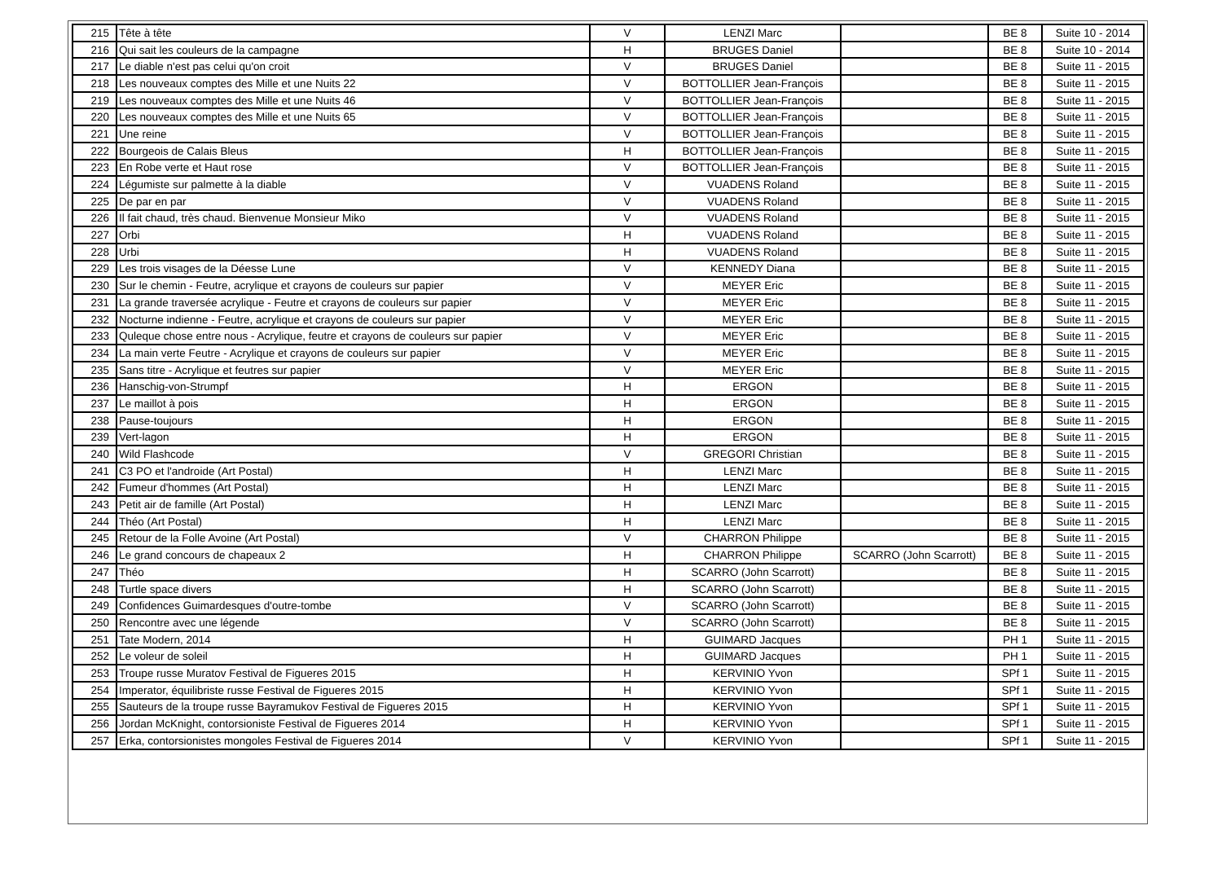| 215 | Tête à tête | V | LENZI Marc | | BE 8 | Suite 10 - 2014 |
| 216 | Qui sait les couleurs de la campagne | H | BRUGES Daniel | | BE 8 | Suite 10 - 2014 |
| 217 | Le diable n'est pas celui qu'on croit | V | BRUGES Daniel | | BE 8 | Suite 11 - 2015 |
| 218 | Les nouveaux comptes des Mille et une Nuits 22 | V | BOTTOLLIER Jean-François | | BE 8 | Suite 11 - 2015 |
| 219 | Les nouveaux comptes des Mille et une Nuits 46 | V | BOTTOLLIER Jean-François | | BE 8 | Suite 11 - 2015 |
| 220 | Les nouveaux comptes des Mille et une Nuits 65 | V | BOTTOLLIER Jean-François | | BE 8 | Suite 11 - 2015 |
| 221 | Une reine | V | BOTTOLLIER Jean-François | | BE 8 | Suite 11 - 2015 |
| 222 | Bourgeois de Calais Bleus | H | BOTTOLLIER Jean-François | | BE 8 | Suite 11 - 2015 |
| 223 | En Robe verte et Haut rose | V | BOTTOLLIER Jean-François | | BE 8 | Suite 11 - 2015 |
| 224 | Légumiste sur palmette à la diable | V | VUADENS Roland | | BE 8 | Suite 11 - 2015 |
| 225 | De par en par | V | VUADENS Roland | | BE 8 | Suite 11 - 2015 |
| 226 | Il fait chaud, très chaud. Bienvenue Monsieur Miko | V | VUADENS Roland | | BE 8 | Suite 11 - 2015 |
| 227 | Orbi | H | VUADENS Roland | | BE 8 | Suite 11 - 2015 |
| 228 | Urbi | H | VUADENS Roland | | BE 8 | Suite 11 - 2015 |
| 229 | Les trois visages de la Déesse Lune | V | KENNEDY Diana | | BE 8 | Suite 11 - 2015 |
| 230 | Sur le chemin - Feutre, acrylique et crayons de couleurs sur papier | V | MEYER Eric | | BE 8 | Suite 11 - 2015 |
| 231 | La grande traversée acrylique - Feutre et crayons de couleurs sur papier | V | MEYER Eric | | BE 8 | Suite 11 - 2015 |
| 232 | Nocturne indienne - Feutre, acrylique et crayons de couleurs sur papier | V | MEYER Eric | | BE 8 | Suite 11 - 2015 |
| 233 | Quleque chose entre nous - Acrylique, feutre et crayons de couleurs sur papier | V | MEYER Eric | | BE 8 | Suite 11 - 2015 |
| 234 | La main verte Feutre - Acrylique et crayons de couleurs sur papier | V | MEYER Eric | | BE 8 | Suite 11 - 2015 |
| 235 | Sans titre - Acrylique et feutres sur papier | V | MEYER Eric | | BE 8 | Suite 11 - 2015 |
| 236 | Hanschig-von-Strumpf | H | ERGON | | BE 8 | Suite 11 - 2015 |
| 237 | Le maillot à pois | H | ERGON | | BE 8 | Suite 11 - 2015 |
| 238 | Pause-toujours | H | ERGON | | BE 8 | Suite 11 - 2015 |
| 239 | Vert-lagon | H | ERGON | | BE 8 | Suite 11 - 2015 |
| 240 | Wild Flashcode | V | GREGORI Christian | | BE 8 | Suite 11 - 2015 |
| 241 | C3 PO et l'androide (Art Postal) | H | LENZI Marc | | BE 8 | Suite 11 - 2015 |
| 242 | Fumeur d'hommes (Art Postal) | H | LENZI Marc | | BE 8 | Suite 11 - 2015 |
| 243 | Petit air de famille (Art Postal) | H | LENZI Marc | | BE 8 | Suite 11 - 2015 |
| 244 | Théo (Art Postal) | H | LENZI Marc | | BE 8 | Suite 11 - 2015 |
| 245 | Retour de la Folle Avoine (Art Postal) | V | CHARRON Philippe | | BE 8 | Suite 11 - 2015 |
| 246 | Le grand concours de chapeaux 2 | H | CHARRON Philippe | SCARRO (John Scarrott) | BE 8 | Suite 11 - 2015 |
| 247 | Théo | H | SCARRO (John Scarrott) | | BE 8 | Suite 11 - 2015 |
| 248 | Turtle space divers | H | SCARRO (John Scarrott) | | BE 8 | Suite 11 - 2015 |
| 249 | Confidences Guimardesques d'outre-tombe | V | SCARRO (John Scarrott) | | BE 8 | Suite 11 - 2015 |
| 250 | Rencontre avec une légende | V | SCARRO (John Scarrott) | | BE 8 | Suite 11 - 2015 |
| 251 | Tate Modern, 2014 | H | GUIMARD Jacques | | PH 1 | Suite 11 - 2015 |
| 252 | Le voleur de soleil | H | GUIMARD Jacques | | PH 1 | Suite 11 - 2015 |
| 253 | Troupe russe Muratov Festival de Figueres 2015 | H | KERVINIO Yvon | | SPf 1 | Suite 11 - 2015 |
| 254 | Imperator, équilibriste russe Festival de Figueres 2015 | H | KERVINIO Yvon | | SPf 1 | Suite 11 - 2015 |
| 255 | Sauteurs de la troupe russe Bayramukov Festival de Figueres 2015 | H | KERVINIO Yvon | | SPf 1 | Suite 11 - 2015 |
| 256 | Jordan McKnight, contorsioniste Festival de Figueres 2014 | H | KERVINIO Yvon | | SPf 1 | Suite 11 - 2015 |
| 257 | Erka, contorsionistes mongoles Festival de Figueres 2014 | V | KERVINIO Yvon | | SPf 1 | Suite 11 - 2015 |